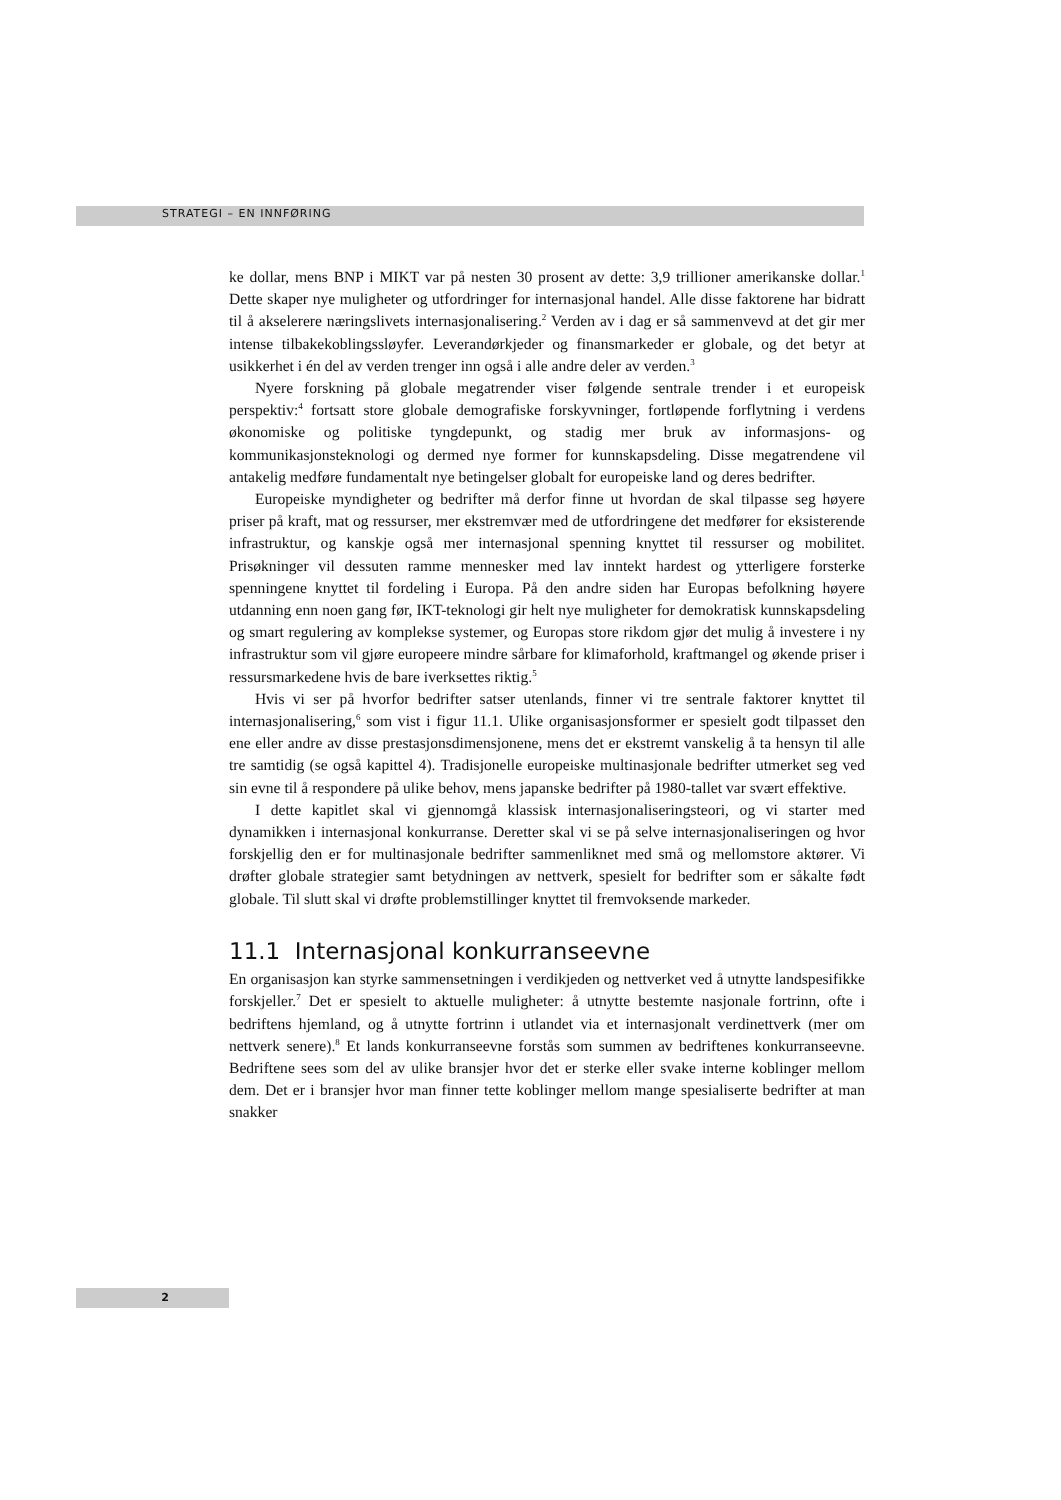STRATEGI – EN INNFØRING
ke dollar, mens BNP i MIKT var på nesten 30 prosent av dette: 3,9 trillioner amerikanske dollar.<sup>1</sup> Dette skaper nye muligheter og utfordringer for internasjonal handel. Alle disse faktorene har bidratt til å akselerere næringslivets internasjonalisering.<sup>2</sup> Verden av i dag er så sammenvevd at det gir mer intense tilbakekoblingssløyfer. Leverandørkjeder og finansmarkeder er globale, og det betyr at usikkerhet i én del av verden trenger inn også i alle andre deler av verden.<sup>3</sup>
Nyere forskning på globale megatrender viser følgende sentrale trender i et europeisk perspektiv:<sup>4</sup> fortsatt store globale demografiske forskyvninger, fortløpende forflytning i verdens økonomiske og politiske tyngdepunkt, og stadig mer bruk av informasjons- og kommunikasjonsteknologi og dermed nye former for kunnskapsdeling. Disse megatrendene vil antakelig medføre fundamentalt nye betingelser globalt for europeiske land og deres bedrifter.
Europeiske myndigheter og bedrifter må derfor finne ut hvordan de skal tilpasse seg høyere priser på kraft, mat og ressurser, mer ekstremvær med de utfordringene det medfører for eksisterende infrastruktur, og kanskje også mer internasjonal spenning knyttet til ressurser og mobilitet. Prisøkninger vil dessuten ramme mennesker med lav inntekt hardest og ytterligere forsterke spenningene knyttet til fordeling i Europa. På den andre siden har Europas befolkning høyere utdanning enn noen gang før, IKT-teknologi gir helt nye muligheter for demokratisk kunnskapsdeling og smart regulering av komplekse systemer, og Europas store rikdom gjør det mulig å investere i ny infrastruktur som vil gjøre europeere mindre sårbare for klimaforhold, kraftmangel og økende priser i ressursmarkedene hvis de bare iverksettes riktig.<sup>5</sup>
Hvis vi ser på hvorfor bedrifter satser utenlands, finner vi tre sentrale faktorer knyttet til internasjonalisering,<sup>6</sup> som vist i figur 11.1. Ulike organisasjonsformer er spesielt godt tilpasset den ene eller andre av disse prestasjonsdimensjonene, mens det er ekstremt vanskelig å ta hensyn til alle tre samtidig (se også kapittel 4). Tradisjonelle europeiske multinasjonale bedrifter utmerket seg ved sin evne til å respondere på ulike behov, mens japanske bedrifter på 1980-tallet var svært effektive.
I dette kapitlet skal vi gjennomgå klassisk internasjonaliseringsteori, og vi starter med dynamikken i internasjonal konkurranse. Deretter skal vi se på selve internasjonaliseringen og hvor forskjellig den er for multinasjonale bedrifter sammenliknet med små og mellomstore aktører. Vi drøfter globale strategier samt betydningen av nettverk, spesielt for bedrifter som er såkalte født globale. Til slutt skal vi drøfte problemstillinger knyttet til fremvoksende markeder.
11.1 Internasjonal konkurranseevne
En organisasjon kan styrke sammensetningen i verdikjeden og nettverket ved å utnytte landspesifikke forskjeller.<sup>7</sup> Det er spesielt to aktuelle muligheter: å utnytte bestemte nasjonale fortrinn, ofte i bedriftens hjemland, og å utnytte fortrinn i utlandet via et internasjonalt verdinettverk (mer om nettverk senere).<sup>8</sup> Et lands konkurranseevne forstås som summen av bedriftenes konkurranseevne. Bedriftene sees som del av ulike bransjer hvor det er sterke eller svake interne koblinger mellom dem. Det er i bransjer hvor man finner tette koblinger mellom mange spesialiserte bedrifter at man snakker
2